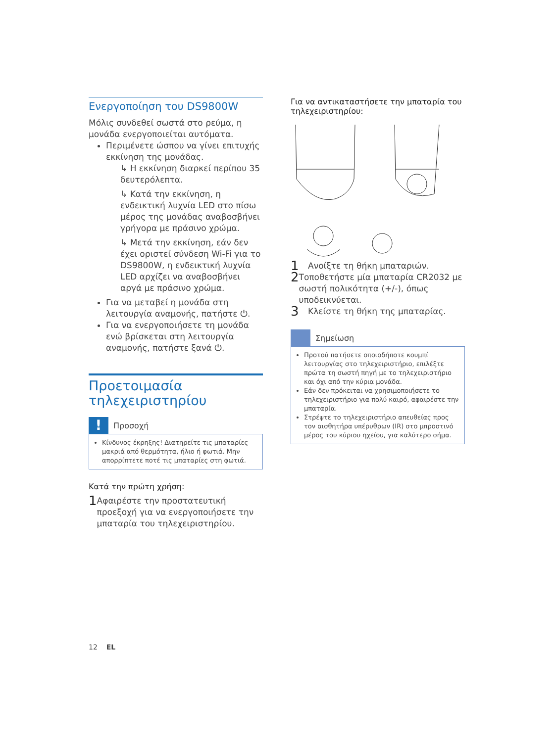Ενεργοποίηση του DS9800W
Μόλις συνδεθεί σωστά στο ρεύμα, η μονάδα ενεργοποιείται αυτόματα.
Περιμένετε ώσπου να γίνει επιτυχής εκκίνηση της μονάδας.
↳ Η εκκίνηση διαρκεί περίπου 35 δευτερόλεπτα.
↳ Κατά την εκκίνηση, η ενδεικτική λυχνία LED στο πίσω μέρος της μονάδας αναβοσβήνει γρήγορα με πράσινο χρώμα.
↳ Μετά την εκκίνηση, εάν δεν έχει οριστεί σύνδεση Wi-Fi για το DS9800W, η ενδεικτική λυχνία LED αρχίζει να αναβοσβήνει αργά με πράσινο χρώμα.
Για να μεταβεί η μονάδα στη λειτουργία αναμονής, πατήστε ⏻.
Για να ενεργοποιήσετε τη μονάδα ενώ βρίσκεται στη λειτουργία αναμονής, πατήστε ξανά ⏻.
Προετοιμασία τηλεχειριστηρίου
!
Προσοχή
Κίνδυνος έκρηξης! Διατηρείτε τις μπαταρίες μακριά από θερμότητα, ήλιο ή φωτιά. Μην απορρίπτετε ποτέ τις μπαταρίες στη φωτιά.
Κατά την πρώτη χρήση:
1 Αφαιρέστε την προστατευτική προεξοχή για να ενεργοποιήσετε την μπαταρία του τηλεχειριστηρίου.
Για να αντικαταστήσετε την μπαταρία του τηλεχειριστηρίου:
1 Ανοίξτε τη θήκη μπαταριών.
2 Τοποθετήστε μία μπαταρία CR2032 με σωστή πολικότητα (+/-), όπως υποδεικνύεται.
3 Κλείστε τη θήκη της μπαταρίας.
Σημείωση
Προτού πατήσετε οποιοδήποτε κουμπί λειτουργίας στο τηλεχειριστήριο, επιλέξτε πρώτα τη σωστή πηγή με το τηλεχειριστήριο και όχι από την κύρια μονάδα.
Εάν δεν πρόκειται να χρησιμοποιήσετε το τηλεχειριστήριο για πολύ καιρό, αφαιρέστε την μπαταρία.
Στρέψτε το τηλεχειριστήριο απευθείας προς τον αισθητήρα υπέρυθρων (IR) στο μπροστινό μέρος του κύριου ηχείου, για καλύτερο σήμα.
12 EL